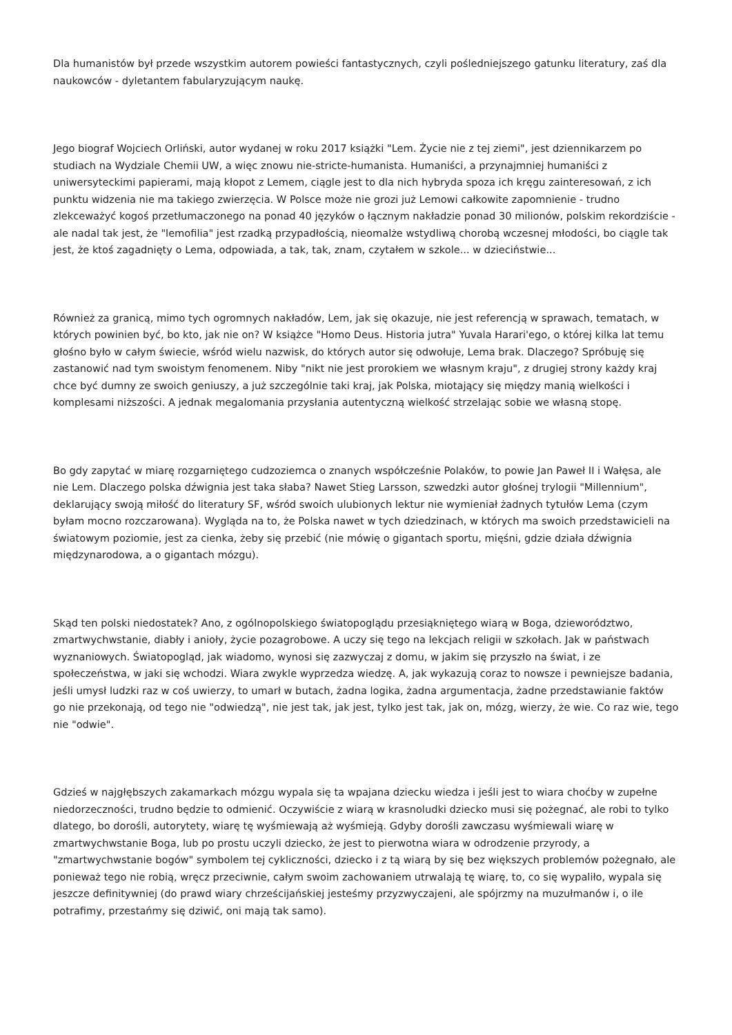Dla humanistów był przede wszystkim autorem powieści fantastycznych, czyli pośledniejszego gatunku literatury, zaś dla naukowców - dyletantem fabularyzującym naukę.
Jego biograf Wojciech Orliński, autor wydanej w roku 2017 książki "Lem. Życie nie z tej ziemi", jest dziennikarzem po studiach na Wydziale Chemii UW, a więc znowu nie-stricte-humanista. Humaniści, a przynajmniej humaniści z uniwersyteckimi papierami, mają kłopot z Lemem, ciągle jest to dla nich hybryda spoza ich kręgu zainteresowań, z ich punktu widzenia nie ma takiego zwierzęcia. W Polsce może nie grozi już Lemowi całkowite zapomnienie - trudno zlekceważyć kogoś przetłumaczonego na ponad 40 języków o łącznym nakładzie ponad 30 milionów, polskim rekordziście - ale nadal tak jest, że "lemofilia" jest rzadką przypadłością, nieomalże wstydliwą chorobą wczesnej młodości, bo ciągle tak jest, że ktoś zagadnięty o Lema, odpowiada, a tak, tak, znam, czytałem w szkole... w dzieciństwie...
Również za granicą, mimo tych ogromnych nakładów, Lem, jak się okazuje, nie jest referencją w sprawach, tematach, w których powinien być, bo kto, jak nie on? W książce "Homo Deus. Historia jutra" Yuvala Harari'ego, o której kilka lat temu głośno było w całym świecie, wśród wielu nazwisk, do których autor się odwołuje, Lema brak. Dlaczego? Spróbuję się zastanowić nad tym swoistym fenomenem. Niby "nikt nie jest prorokiem we własnym kraju", z drugiej strony każdy kraj chce być dumny ze swoich geniuszy, a już szczególnie taki kraj, jak Polska, miotający się między manią wielkości i komplesami niższości. A jednak megalomania przysłania autentyczną wielkość strzelając sobie we własną stopę.
Bo gdy zapytać w miarę rozgarniętego cudzoziemca o znanych współcześnie Polaków, to powie Jan Paweł II i Wałęsa, ale nie Lem. Dlaczego polska dźwignia jest taka słaba? Nawet Stieg Larsson, szwedzki autor głośnej trylogii "Millennium", deklarujący swoją miłość do literatury SF, wśród swoich ulubionych lektur nie wymieniał żadnych tytułów Lema (czym byłam mocno rozczarowana). Wygląda na to, że Polska nawet w tych dziedzinach, w których ma swoich przedstawicieli na światowym poziomie, jest za cienka, żeby się przebić (nie mówię o gigantach sportu, mięśni, gdzie działa dźwignia międzynarodowa, a o gigantach mózgu).
Skąd ten polski niedostatek? Ano, z ogólnopolskiego światopoglądu przesiąkniętego wiarą w Boga, dzieworództwo, zmartwychwstanie, diabły i anioły, życie pozagrobowe. A uczy się tego na lekcjach religii w szkołach. Jak w państwach wyznaniowych. Światopogląd, jak wiadomo, wynosi się zazwyczaj z domu, w jakim się przyszło na świat, i ze społeczeństwa, w jaki się wchodzi. Wiara zwykle wyprzedza wiedzę. A, jak wykazują coraz to nowsze i pewniejsze badania, jeśli umysł ludzki raz w coś uwierzy, to umarł w butach, żadna logika, żadna argumentacja, żadne przedstawianie faktów go nie przekonają, od tego nie "odwiedzą", nie jest tak, jak jest, tylko jest tak, jak on, mózg, wierzy, że wie. Co raz wie, tego nie "odwie".
Gdzieś w najgłębszych zakamarkach mózgu wypala się ta wpajana dziecku wiedza i jeśli jest to wiara choćby w zupełne niedorzeczności, trudno będzie to odmienić. Oczywiście z wiarą w krasnoludki dziecko musi się pożegnać, ale robi to tylko dlatego, bo dorośli, autorytety, wiarę tę wyśmiewają aż wyśmieją. Gdyby dorośli zawczasu wyśmiewali wiarę w zmartwychwstanie Boga, lub po prostu uczyli dziecko, że jest to pierwotna wiara w odrodzenie przyrody, a "zmartwychwstanie bogów" symbolem tej cykliczności, dziecko i z tą wiarą by się bez większych problemów pożegnało, ale ponieważ tego nie robią, wręcz przeciwnie, całym swoim zachowaniem utrwalają tę wiarę, to, co się wypaliło, wypala się jeszcze definitywniej (do prawd wiary chrześcijańskiej jesteśmy przyzwyczajeni, ale spójrzmy na muzułmanów i, o ile potrafimy, przestańmy się dziwić, oni mają tak samo).